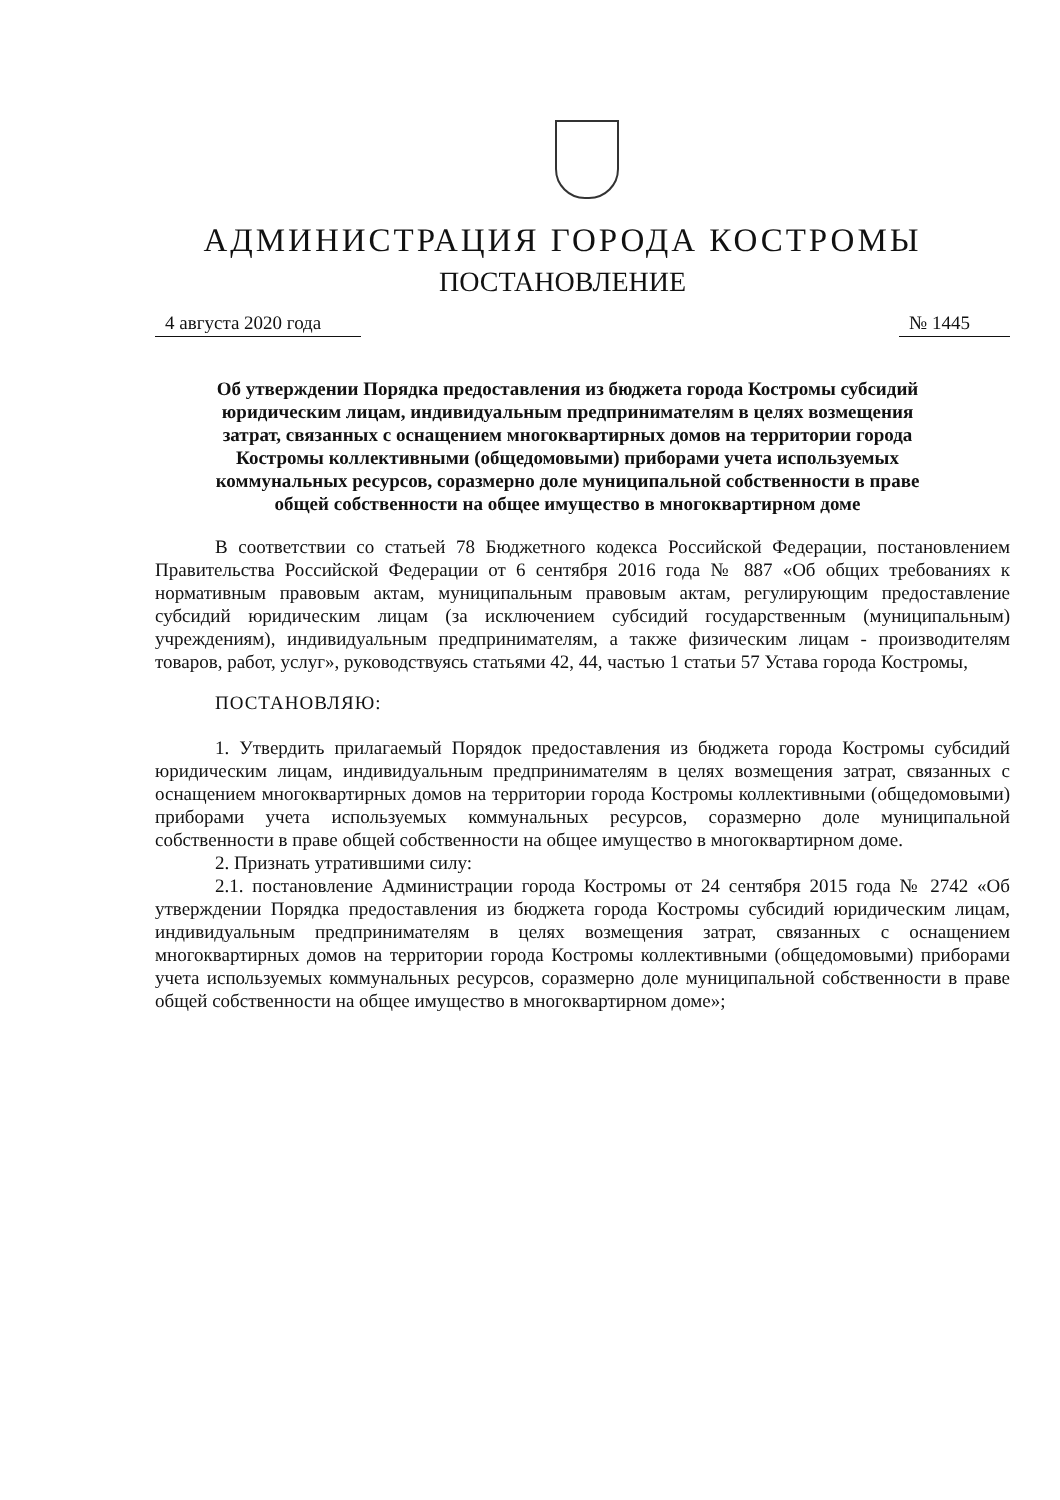АДМИНИСТРАЦИЯ ГОРОДА КОСТРОМЫ
ПОСТАНОВЛЕНИЕ
4 августа 2020 года № 1445
Об утверждении Порядка предоставления из бюджета города Костромы субсидий юридическим лицам, индивидуальным предпринимателям в целях возмещения затрат, связанных с оснащением многоквартирных домов на территории города Костромы коллективными (общедомовыми) приборами учета используемых коммунальных ресурсов, соразмерно доле муниципальной собственности в праве общей собственности на общее имущество в многоквартирном доме
В соответствии со статьей 78 Бюджетного кодекса Российской Федерации, постановлением Правительства Российской Федерации от 6 сентября 2016 года № 887 «Об общих требованиях к нормативным правовым актам, муниципальным правовым актам, регулирующим предоставление субсидий юридическим лицам (за исключением субсидий государственным (муниципальным) учреждениям), индивидуальным предпринимателям, а также физическим лицам - производителям товаров, работ, услуг», руководствуясь статьями 42, 44, частью 1 статьи 57 Устава города Костромы,
ПОСТАНОВЛЯЮ:
1. Утвердить прилагаемый Порядок предоставления из бюджета города Костромы субсидий юридическим лицам, индивидуальным предпринимателям в целях возмещения затрат, связанных с оснащением многоквартирных домов на территории города Костромы коллективными (общедомовыми) приборами учета используемых коммунальных ресурсов, соразмерно доле муниципальной собственности в праве общей собственности на общее имущество в многоквартирном доме.
2. Признать утратившими силу:
2.1. постановление Администрации города Костромы от 24 сентября 2015 года № 2742 «Об утверждении Порядка предоставления из бюджета города Костромы субсидий юридическим лицам, индивидуальным предпринимателям в целях возмещения затрат, связанных с оснащением многоквартирных домов на территории города Костромы коллективными (общедомовыми) приборами учета используемых коммунальных ресурсов, соразмерно доле муниципальной собственности в праве общей собственности на общее имущество в многоквартирном доме»;